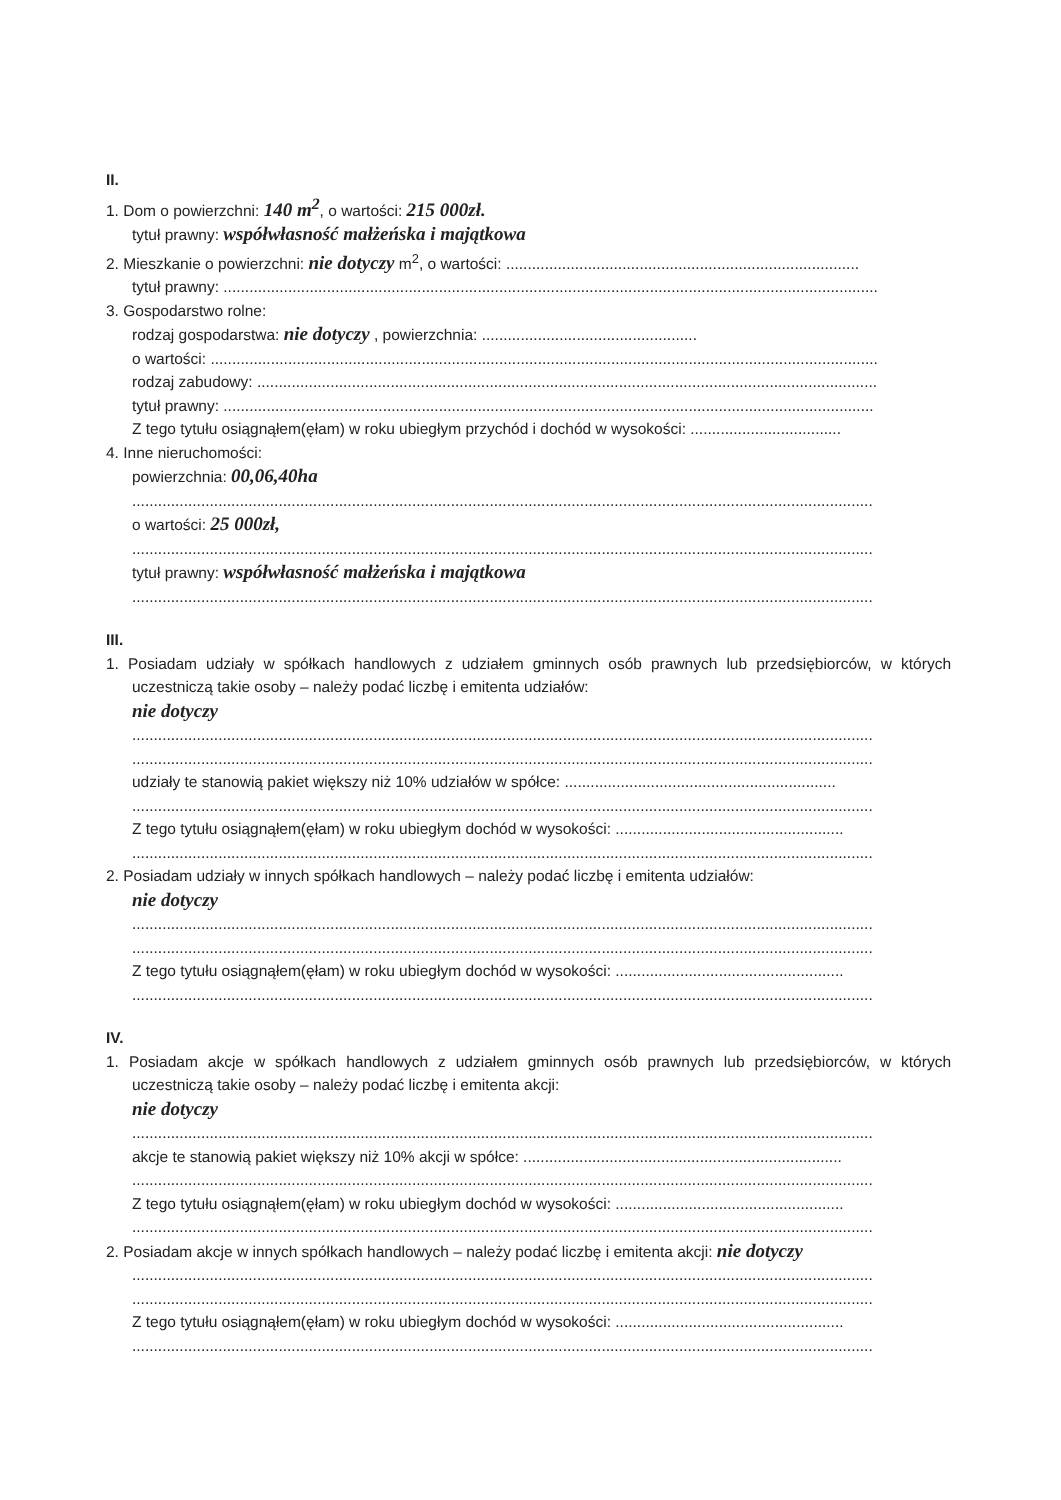II.
1. Dom o powierzchni: 140 m<sup>2</sup>, o wartości: 215 000zł.
tytuł prawny: współwłasność małżeńska i majątkowa
2. Mieszkanie o powierzchni: nie dotyczy m<sup>2</sup>, o wartości: ..................................................................................
tytuł prawny: ........................................................................................................................................................
3. Gospodarstwo rolne:
rodzaj gospodarstwa: nie dotyczy , powierzchnia: ..................................................
o wartości: ...........................................................................................................................................................
rodzaj zabudowy: ................................................................................................................................................
tytuł prawny: .......................................................................................................................................................
Z tego tytułu osiągnąłem(ęłam) w roku ubiegłym przychód i dochód w wysokości: ...................................
4. Inne nieruchomości:
powierzchnia: 00,06,40ha
............................................................................................................................................................................
o wartości: 25 000zł,
............................................................................................................................................................................
tytuł prawny: współwłasność małżeńska i majątkowa
............................................................................................................................................................................
III.
1. Posiadam udziały w spółkach handlowych z udziałem gminnych osób prawnych lub przedsiębiorców, w których uczestniczą takie osoby – należy podać liczbę i emitenta udziałów:
nie dotyczy
............................................................................................................................................................................
............................................................................................................................................................................
udziały te stanowią pakiet większy niż 10% udziałów w spółce: ...............................................................
............................................................................................................................................................................
Z tego tytułu osiągnąłem(ęłam) w roku ubiegłym dochód w wysokości: .....................................................
............................................................................................................................................................................
2. Posiadam udziały w innych spółkach handlowych – należy podać liczbę i emitenta udziałów:
nie dotyczy
............................................................................................................................................................................
............................................................................................................................................................................
Z tego tytułu osiągnąłem(ęłam) w roku ubiegłym dochód w wysokości: .....................................................
............................................................................................................................................................................
IV.
1. Posiadam akcje w spółkach handlowych z udziałem gminnych osób prawnych lub przedsiębiorców, w których uczestniczą takie osoby – należy podać liczbę i emitenta akcji:
nie dotyczy
............................................................................................................................................................................
akcje te stanowią pakiet większy niż 10% akcji w spółce: ..........................................................................
............................................................................................................................................................................
Z tego tytułu osiągnąłem(ęłam) w roku ubiegłym dochód w wysokości: .....................................................
............................................................................................................................................................................
2. Posiadam akcje w innych spółkach handlowych – należy podać liczbę i emitenta akcji: nie dotyczy
............................................................................................................................................................................
............................................................................................................................................................................
Z tego tytułu osiągnąłem(ęłam) w roku ubiegłym dochód w wysokości: .....................................................
............................................................................................................................................................................